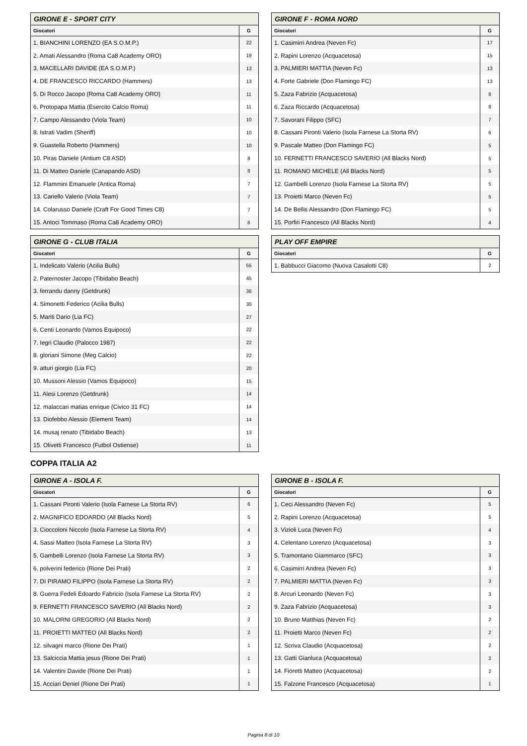| GIRONE E - SPORT CITY | |
| --- | --- |
| Giocatori | G |
| 1. BIANCHINI LORENZO (EA S.O.M.P.) | 22 |
| 2. Amati Alessandro (Roma Ca8 Academy ORO) | 19 |
| 3. MACELLARI DAVIDE (EA S.O.M.P.) | 13 |
| 4. DE FRANCESCO RICCARDO (Hammers) | 13 |
| 5. Di Rocco Jacopo (Roma Ca8 Academy ORO) | 11 |
| 6. Protopapa Mattia (Esercito Calcio Roma) | 11 |
| 7. Campo Alessandro (Viola Team) | 10 |
| 8. Istrati Vadim (Sheriff) | 10 |
| 9. Guastella Roberto (Hammers) | 10 |
| 10. Piras Daniele (Antium C8 ASD) | 8 |
| 11. Di Matteo Daniele (Canapando ASD) | 8 |
| 12. Flammini Emanuele (Antica Roma) | 7 |
| 13. Cariello Valerio (Viola Team) | 7 |
| 14. Colarusso Daniele (Craft For Good Times C8) | 7 |
| 15. Antoci Tommaso (Roma Ca8 Academy ORO) | 6 |
| GIRONE F - ROMA NORD | |
| --- | --- |
| Giocatori | G |
| 1. Casimirri Andrea (Neven Fc) | 17 |
| 2. Rapini Lorenzo (Acquacetosa) | 15 |
| 3. PALMIERI MATTIA (Neven Fc) | 13 |
| 4. Forte Gabriele (Don Flamingo FC) | 13 |
| 5. Zaza Fabrizio (Acquacetosa) | 8 |
| 6. Zaza Riccardo (Acquacetosa) | 8 |
| 7. Savorani Filippo (SFC) | 7 |
| 8. Cassani Pironti Valerio (Isola Farnese La Storta RV) | 6 |
| 9. Pascale Matteo (Don Flamingo FC) | 5 |
| 10. FERNETTI FRANCESCO SAVERIO (All Blacks Nord) | 5 |
| 11. ROMANO MICHELE (All Blacks Nord) | 5 |
| 12. Gambelli Lorenzo (Isola Farnese La Storta RV) | 5 |
| 13. Proietti Marco (Neven Fc) | 5 |
| 14. De Bellis Alessandro (Don Flamingo FC) | 5 |
| 15. Porfiri Francesco (All Blacks Nord) | 4 |
| GIRONE G - CLUB ITALIA | |
| --- | --- |
| Giocatori | G |
| 1. Indelicato Valerio (Acilia Bulls) | 55 |
| 2. Paternoster Jacopo (Tibidabo Beach) | 45 |
| 3. ferrandu danny (Getdrunk) | 36 |
| 4. Simonetti Federico (Acilia Bulls) | 30 |
| 5. Mariti Dario (Lia FC) | 27 |
| 6. Centi Leonardo (Vamos Equipoco) | 22 |
| 7. Iegri Claudio (Palocco 1987) | 22 |
| 8. gloriani Simone (Meg Calcio) | 22 |
| 9. atturi giorgio (Lia FC) | 20 |
| 10. Mussoni Alessio (Vamos Equipoco) | 15 |
| 11. Alesi Lorenzo (Getdrunk) | 14 |
| 12. malaccari matias enrique (Civico 31 FC) | 14 |
| 13. Diofebbo Alessio (Element Team) | 14 |
| 14. musaj renato (Tibidabo Beach) | 13 |
| 15. Olivetti Francesco (Futbol Ostiense) | 11 |
| PLAY OFF EMPIRE | |
| --- | --- |
| Giocatori | G |
| 1. Babbucci Giacomo (Nuova Casalotti C8) | 2 |
COPPA ITALIA A2
| GIRONE A - ISOLA F. | |
| --- | --- |
| Giocatori | G |
| 1. Cassani Pironti Valerio (Isola Farnese La Storta RV) | 6 |
| 2. MAGNIFICO EDOARDO (All Blacks Nord) | 5 |
| 3. Cioccoloni Niccolo (Isola Farnese La Storta RV) | 4 |
| 4. Sassi Matteo (Isola Farnese La Storta RV) | 3 |
| 5. Gambelli Lorenzo (Isola Farnese La Storta RV) | 3 |
| 6. polverini federico (Rione Dei Prati) | 2 |
| 7. DI PIRAMO FILIPPO (Isola Farnese La Storta RV) | 2 |
| 8. Guerra Fedeli Edoardo Fabricio (Isola Farnese La Storta RV) | 2 |
| 9. FERNETTI FRANCESCO SAVERIO (All Blacks Nord) | 2 |
| 10. MALORNI GREGORIO (All Blacks Nord) | 2 |
| 11. PROIETTI MATTEO (All Blacks Nord) | 2 |
| 12. silvagni marco (Rione Dei Prati) | 1 |
| 13. Salciccia Mattia jesus (Rione Dei Prati) | 1 |
| 14. Valentini Davide (Rione Dei Prati) | 1 |
| 15. Acciari Deniel (Rione Dei Prati) | 1 |
| GIRONE B - ISOLA F. | |
| --- | --- |
| Giocatori | G |
| 1. Ceci Alessandro (Neven Fc) | 5 |
| 2. Rapini Lorenzo (Acquacetosa) | 5 |
| 3. Vizioli Luca (Neven Fc) | 4 |
| 4. Celentano Lorenzo (Acquacetosa) | 3 |
| 5. Tramontano Giammarco (SFC) | 3 |
| 6. Casimirri Andrea (Neven Fc) | 3 |
| 7. PALMIERI MATTIA (Neven Fc) | 3 |
| 8. Arcuri Leonardo (Neven Fc) | 3 |
| 9. Zaza Fabrizio (Acquacetosa) | 3 |
| 10. Bruno Matthias (Neven Fc) | 2 |
| 11. Proietti Marco (Neven Fc) | 2 |
| 12. Scriva Claudio (Acquacetosa) | 2 |
| 13. Gatti Gianluca (Acquacetosa) | 2 |
| 14. Fioretti Matteo (Acquacetosa) | 2 |
| 15. Falzone Francesco (Acquacetosa) | 1 |
Pagina 8 di 10